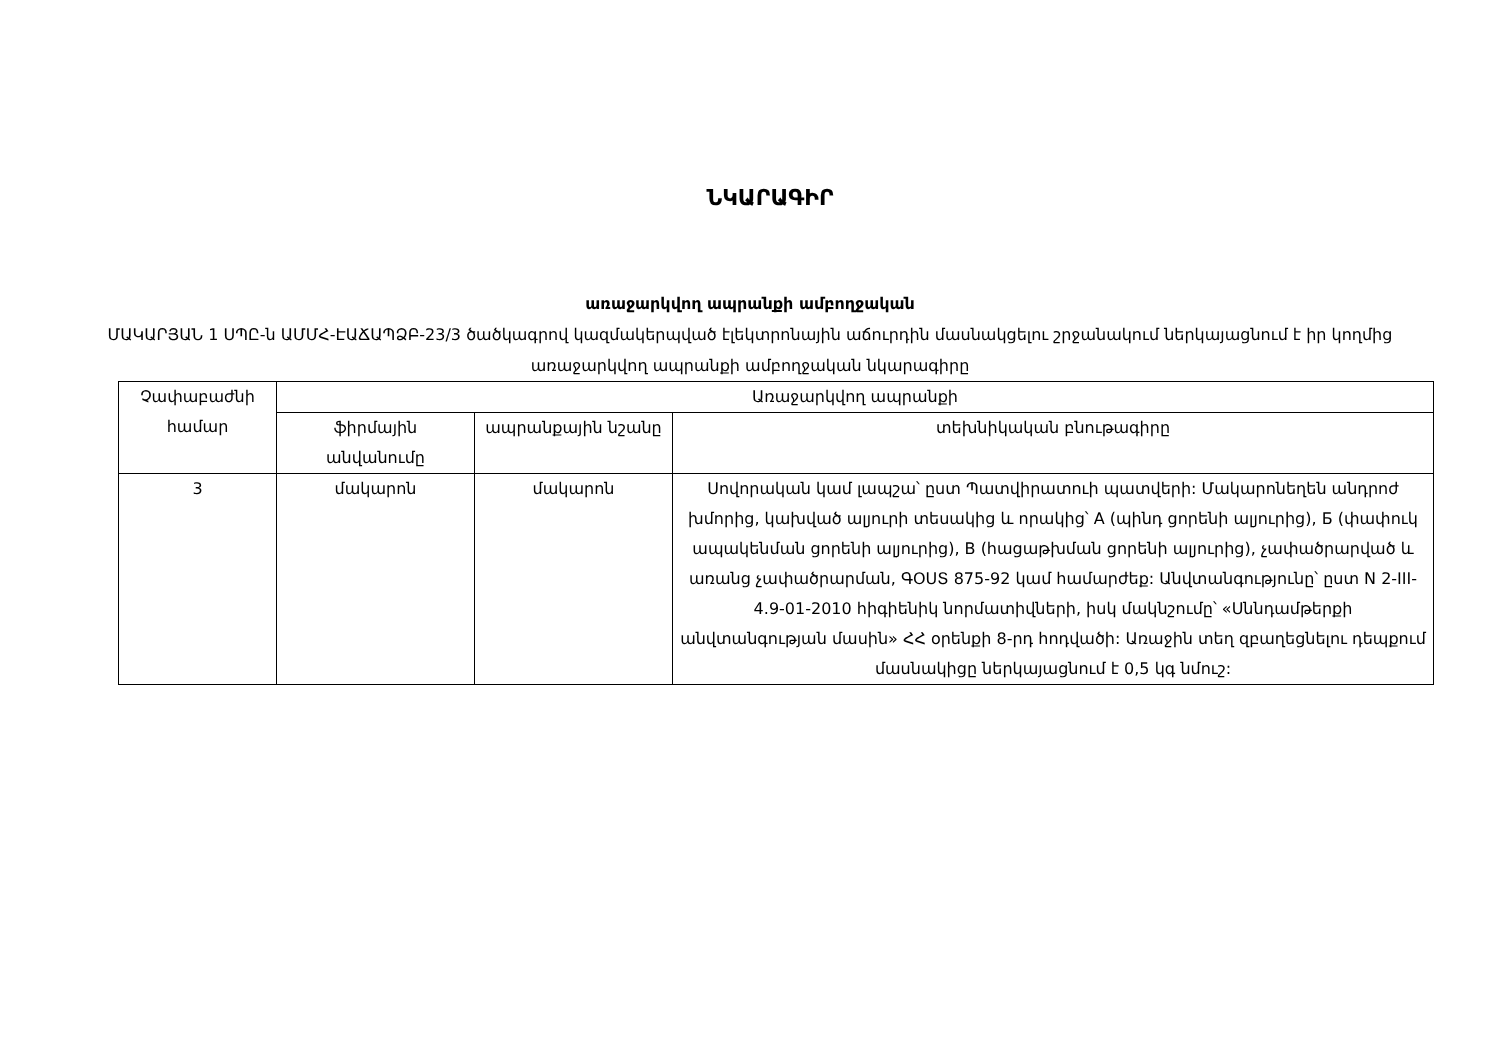ՆԿԱՐԱԳԻՐ
առաջարկվող ապրանքի ամբողջական
ՄԱԿԱՐՅԱՆ 1 ՍՊԸ-ն ԱՄՄՀ-ԷԱՃԱՊՁԲ-23/3 ծածկագրով կազմակերպված էլեկտրոնային աճուրդին մասնակցելու շրջանակում ներկայացնում է իր կողմից առաջարկվող ապրանքի ամբողջական նկարագիրը
| Չափաբաժնի համար | Առաջարկվող ապրանքի | | |
| --- | --- | --- | --- |
| | ֆիրմային անվանումը | ապրանքային նշանը | տեխնիկական բնութագիրը |
| 3 | մակարոն | մակարոն | Սովորական կամ լապշա՝ ըստ Պատվիրատուի պատվերի: Մակարոնեղեն անդրոժ խմորից, կախված ալյուրի տեսակից և որակից՝ A (պինդ ցորենի ալյուրից), Б (փափուկ ապակենման ցորենի ալյուրից), B (հացաթխման ցորենի ալյուրից), չափածրարված և առանց չափածրարման, ԳՕՍՏ 875-92 կամ համարժեք: Անվտանգությունը՝ ըստ N 2-III-4.9-01-2010 հիգիենիկ նորմատիվների, իսկ մակնշումը՝ «Սննդամթերքի անվտանգության մասին» ՀՀ օրենքի 8-րդ հոդվածի: Առաջին տեղ զբաղեցնելու դեպքում մասնակիցը ներկայացնում է 0,5 կգ նմուշ: |